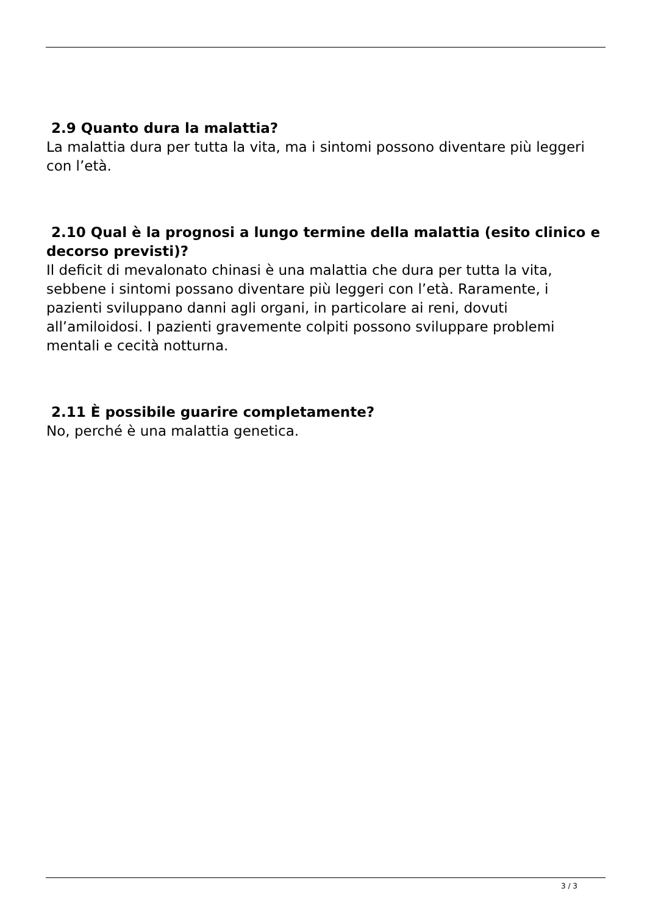2.9 Quanto dura la malattia?
La malattia dura per tutta la vita, ma i sintomi possono diventare più leggeri con l’età.
2.10 Qual è la prognosi a lungo termine della malattia (esito clinico e decorso previsti)?
Il deficit di mevalonato chinasi è una malattia che dura per tutta la vita, sebbene i sintomi possano diventare più leggeri con l’età. Raramente, i pazienti sviluppano danni agli organi, in particolare ai reni, dovuti all’amiloidosi. I pazienti gravemente colpiti possono sviluppare problemi mentali e cecità notturna.
2.11 È possibile guarire completamente?
No, perché è una malattia genetica.
3 / 3